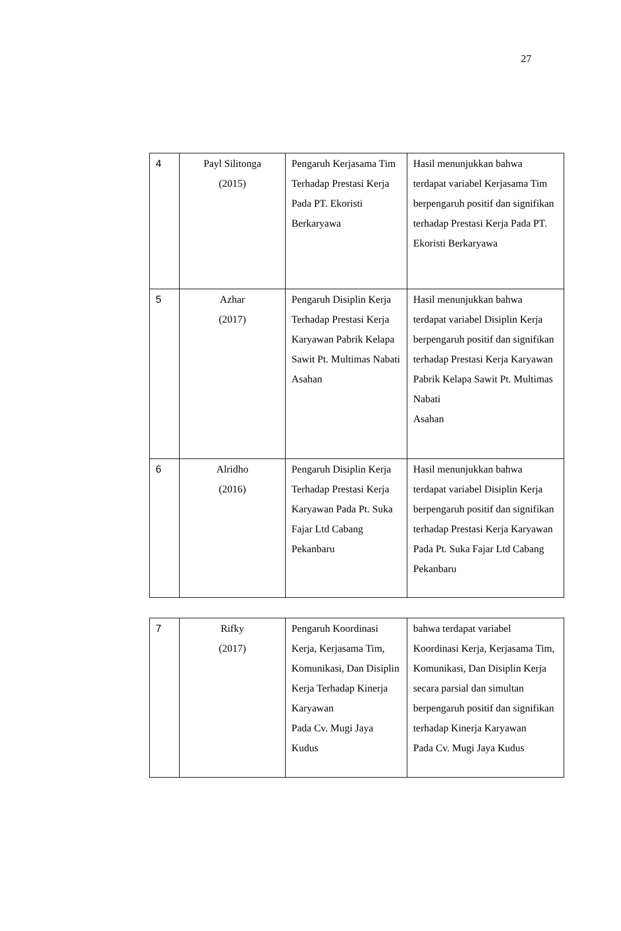27
| 4 | Payl Silitonga (2015) | Pengaruh Kerjasama Tim Terhadap Prestasi Kerja Pada PT. Ekoristi Berkaryawa | Hasil menunjukkan bahwa terdapat variabel Kerjasama Tim berpengaruh positif dan signifikan terhadap Prestasi Kerja Pada PT. Ekoristi Berkaryawa |
| 5 | Azhar (2017) | Pengaruh Disiplin Kerja Terhadap Prestasi Kerja Karyawan Pabrik Kelapa Sawit Pt. Multimas Nabati Asahan | Hasil menunjukkan bahwa terdapat variabel Disiplin Kerja berpengaruh positif dan signifikan terhadap Prestasi Kerja Karyawan Pabrik Kelapa Sawit Pt. Multimas Nabati Asahan |
| 6 | Alridho (2016) | Pengaruh Disiplin Kerja Terhadap Prestasi Kerja Karyawan Pada Pt. Suka Fajar Ltd Cabang Pekanbaru | Hasil menunjukkan bahwa terdapat variabel Disiplin Kerja berpengaruh positif dan signifikan terhadap Prestasi Kerja Karyawan Pada Pt. Suka Fajar Ltd Cabang Pekanbaru |
| 7 | Rifky (2017) | Pengaruh Koordinasi Kerja, Kerjasama Tim, Komunikasi, Dan Disiplin Kerja Terhadap Kinerja Karyawan Pada Cv. Mugi Jaya Kudus | bahwa terdapat variabel Koordinasi Kerja, Kerjasama Tim, Komunikasi, Dan Disiplin Kerja secara parsial dan simultan berpengaruh positif dan signifikan terhadap Kinerja Karyawan Pada Cv. Mugi Jaya Kudus |